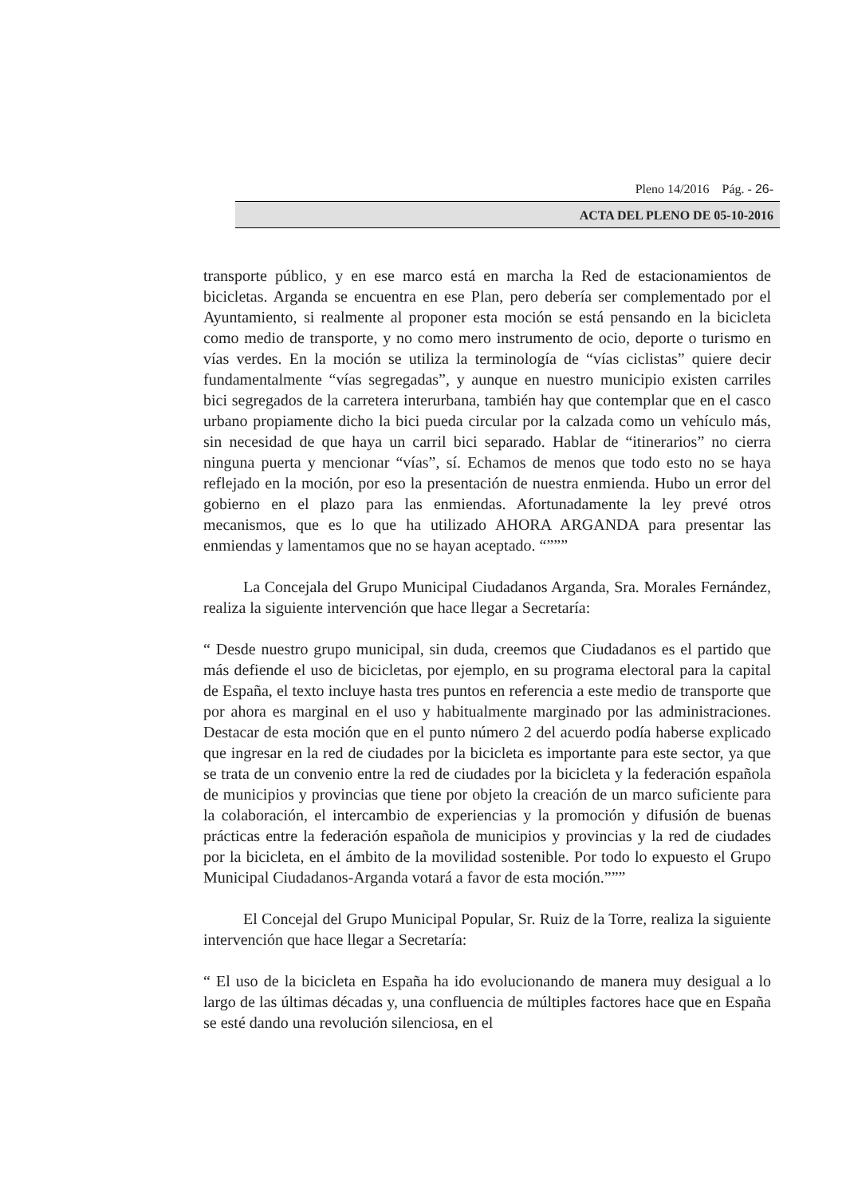Pleno 14/2016 Pág. - 26-
ACTA DEL PLENO DE 05-10-2016
transporte público, y en ese marco está en marcha la Red de estacionamientos de bicicletas. Arganda se encuentra en ese Plan, pero debería ser complementado por el Ayuntamiento, si realmente al proponer esta moción se está pensando en la bicicleta como medio de transporte, y no como mero instrumento de ocio, deporte o turismo en vías verdes. En la moción se utiliza la terminología de “vías ciclistas” quiere decir fundamentalmente “vías segregadas”, y aunque en nuestro municipio existen carriles bici segregados de la carretera interurbana, también hay que contemplar que en el casco urbano propiamente dicho la bici pueda circular por la calzada como un vehículo más, sin necesidad de que haya un carril bici separado. Hablar de “itinerarios” no cierra ninguna puerta y mencionar “vías”, sí. Echamos de menos que todo esto no se haya reflejado en la moción, por eso la presentación de nuestra enmienda. Hubo un error del gobierno en el plazo para las enmiendas. Afortunadamente la ley prevé otros mecanismos, que es lo que ha utilizado AHORA ARGANDA para presentar las enmiendas y lamentamos que no se hayan aceptado. “”””
La Concejala del Grupo Municipal Ciudadanos Arganda, Sra. Morales Fernández, realiza la siguiente intervención que hace llegar a Secretaría:
“ Desde nuestro grupo municipal, sin duda, creemos que Ciudadanos es el partido que más defiende el uso de bicicletas, por ejemplo, en su programa electoral para la capital de España, el texto incluye hasta tres puntos en referencia a este medio de transporte que por ahora es marginal en el uso y habitualmente marginado por las administraciones. Destacar de esta moción que en el punto número 2 del acuerdo podía haberse explicado que ingresar en la red de ciudades por la bicicleta es importante para este sector, ya que se trata de un convenio entre la red de ciudades por la bicicleta y la federación española de municipios y provincias que tiene por objeto la creación de un marco suficiente para la colaboración, el intercambio de experiencias y la promoción y difusión de buenas prácticas entre la federación española de municipios y provincias y la red de ciudades por la bicicleta, en el ámbito de la movilidad sostenible. Por todo lo expuesto el Grupo Municipal Ciudadanos-Arganda votará a favor de esta moción.”””
El Concejal del Grupo Municipal Popular, Sr. Ruiz de la Torre, realiza la siguiente intervención que hace llegar a Secretaría:
“ El uso de la bicicleta en España ha ido evolucionando de manera muy desigual a lo largo de las últimas décadas y, una confluencia de múltiples factores hace que en España se esté dando una revolución silenciosa, en el